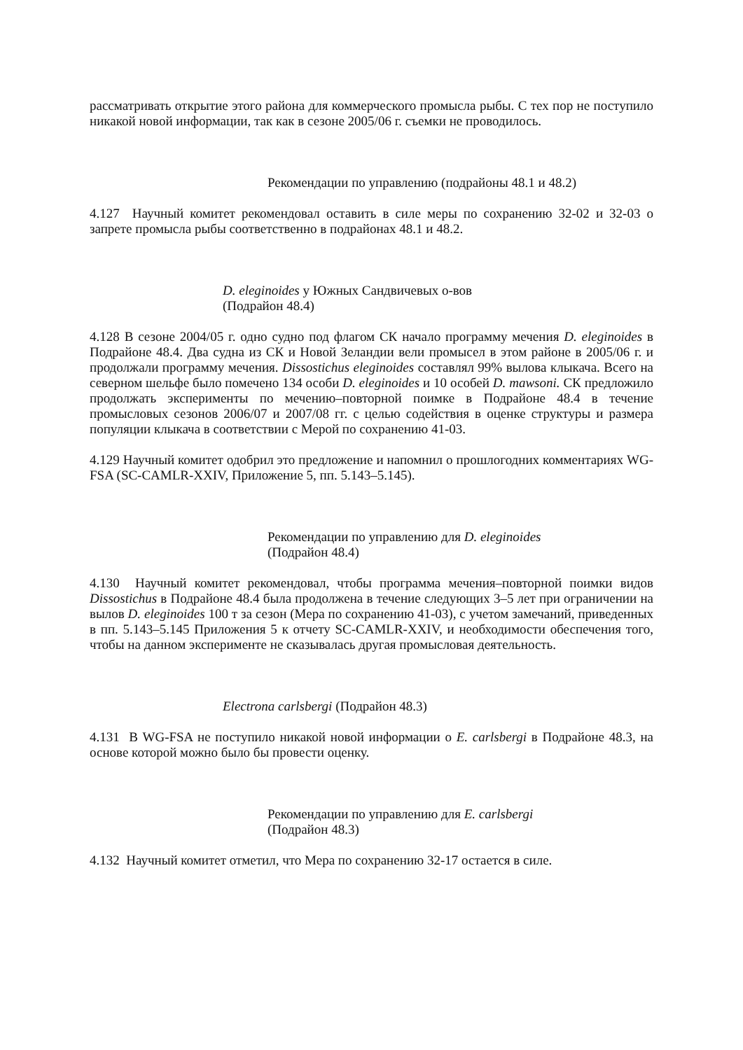рассматривать открытие этого района для коммерческого промысла рыбы. С тех пор не поступило никакой новой информации, так как в сезоне 2005/06 г. съемки не проводилось.
Рекомендации по управлению (подрайоны 48.1 и 48.2)
4.127 Научный комитет рекомендовал оставить в силе меры по сохранению 32-02 и 32-03 о запрете промысла рыбы соответственно в подрайонах 48.1 и 48.2.
D. eleginoides у Южных Сандвичевых о-вов
(Подрайон 48.4)
4.128 В сезоне 2004/05 г. одно судно под флагом СК начало программу мечения D. eleginoides в Подрайоне 48.4. Два судна из СК и Новой Зеландии вели промысел в этом районе в 2005/06 г. и продолжали программу мечения. Dissostichus eleginoides составлял 99% вылова клыкача. Всего на северном шельфе было помечено 134 особи D. eleginoides и 10 особей D. mawsoni. СК предложило продолжать эксперименты по мечению–повторной поимке в Подрайоне 48.4 в течение промысловых сезонов 2006/07 и 2007/08 гг. с целью содействия в оценке структуры и размера популяции клыкача в соответствии с Мерой по сохранению 41-03.
4.129 Научный комитет одобрил это предложение и напомнил о прошлогодних комментариях WG-FSA (SC-CAMLR-XXIV, Приложение 5, пп. 5.143–5.145).
Рекомендации по управлению для D. eleginoides
(Подрайон 48.4)
4.130 Научный комитет рекомендовал, чтобы программа мечения–повторной поимки видов Dissostichus в Подрайоне 48.4 была продолжена в течение следующих 3–5 лет при ограничении на вылов D. eleginoides 100 т за сезон (Мера по сохранению 41-03), с учетом замечаний, приведенных в пп. 5.143–5.145 Приложения 5 к отчету SC-CAMLR-XXIV, и необходимости обеспечения того, чтобы на данном эксперименте не сказывалась другая промысловая деятельность.
Electrona carlsbergi (Подрайон 48.3)
4.131 В WG-FSA не поступило никакой новой информации о E. carlsbergi в Подрайоне 48.3, на основе которой можно было бы провести оценку.
Рекомендации по управлению для E. carlsbergi
(Подрайон 48.3)
4.132 Научный комитет отметил, что Мера по сохранению 32-17 остается в силе.